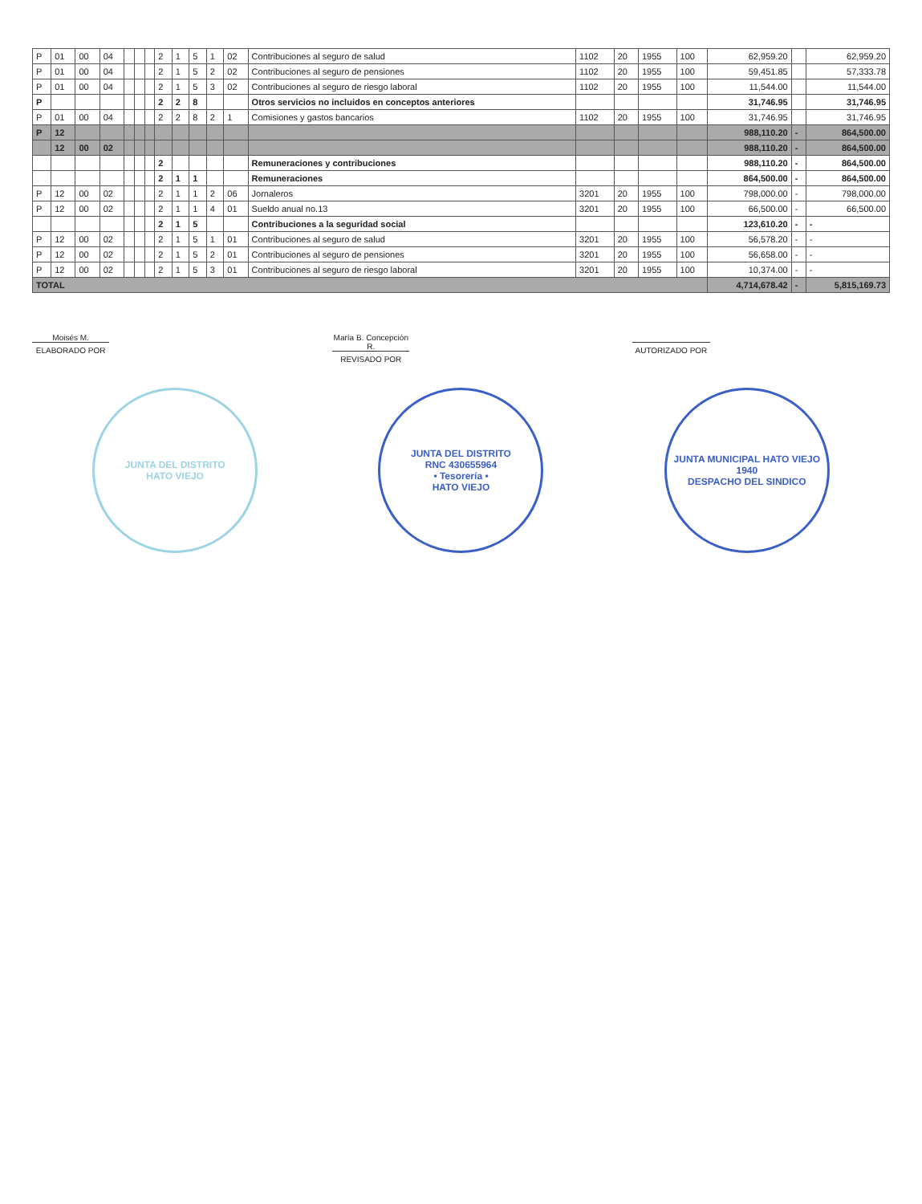| P | 01 | 00 | 04 | | | | 2 | 1 | 5 | 1 | 02 | Contribuciones al seguro de salud | 1102 | 20 | 1955 | 100 | 62,959.20 | | 62,959.20 |
| P | 01 | 00 | 04 | | | | 2 | 1 | 5 | 2 | 02 | Contribuciones al seguro de pensiones | 1102 | 20 | 1955 | 100 | 59,451.85 | | 57,333.78 |
| P | 01 | 00 | 04 | | | | 2 | 1 | 5 | 3 | 02 | Contribuciones al seguro de riesgo laboral | 1102 | 20 | 1955 | 100 | 11,544.00 | | 11,544.00 |
| P | | | | | | | 2 | 2 | 8 | | | Otros servicios no incluidos en conceptos anteriores | | | | | 31,746.95 | | 31,746.95 |
| P | 01 | 00 | 04 | | | | 2 | 2 | 8 | 2 | 1 | Comisiones y gastos bancarios | 1102 | 20 | 1955 | 100 | 31,746.95 | | 31,746.95 |
| P | 12 | | | | | | | | | | | | | | | | 988,110.20 | - | 864,500.00 |
| | 12 | 00 | 02 | | | | | | | | | | | | | | 988,110.20 | - | 864,500.00 |
| | | | | | | | 2 | | | | | Remuneraciones y contribuciones | | | | | 988,110.20 | - | 864,500.00 |
| | | | | | | | 2 | 1 | 1 | | | Remuneraciones | | | | | 864,500.00 | - | 864,500.00 |
| P | 12 | 00 | 02 | | | | 2 | 1 | 1 | 2 | 06 | Jornaleros | 3201 | 20 | 1955 | 100 | 798,000.00 | - | 798,000.00 |
| P | 12 | 00 | 02 | | | | 2 | 1 | 1 | 4 | 01 | Sueldo anual no.13 | 3201 | 20 | 1955 | 100 | 66,500.00 | - | 66,500.00 |
| | | | | | | | 2 | 1 | 5 | | | Contribuciones a la seguridad social | | | | | 123,610.20 | - | - |
| P | 12 | 00 | 02 | | | | 2 | 1 | 5 | 1 | 01 | Contribuciones al seguro de salud | 3201 | 20 | 1955 | 100 | 56,578.20 | - | - |
| P | 12 | 00 | 02 | | | | 2 | 1 | 5 | 2 | 01 | Contribuciones al seguro de pensiones | 3201 | 20 | 1955 | 100 | 56,658.00 | - | - |
| P | 12 | 00 | 02 | | | | 2 | 1 | 5 | 3 | 01 | Contribuciones al seguro de riesgo laboral | 3201 | 20 | 1955 | 100 | 10,374.00 | - | - |
| TOTAL | | | | | | | | | | | | | | | | | 4,714,678.42 | - | 5,815,169.73 |
Moisés M.
ELABORADO POR
María B. Concepción R.
REVISADO POR
AUTORIZADO POR
JUNTA DEL DISTRITO
HATO VIEJO
JUNTA DEL DISTRITO
RNC 430655964
• Tesorería •
HATO VIEJO
JUNTA MUNICIPAL HATO VIEJO
1940
DESPACHO DEL SINDICO